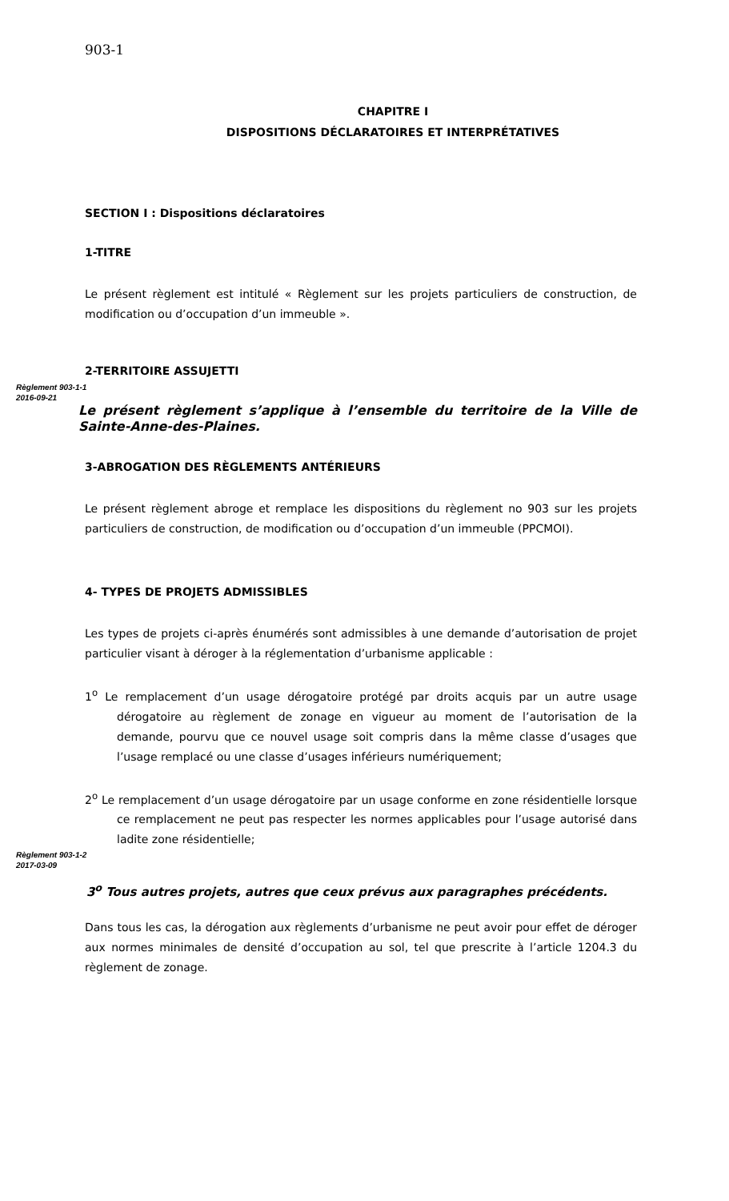903-1
CHAPITRE I
DISPOSITIONS DÉCLARATOIRES ET INTERPRÉTATIVES
SECTION I : Dispositions déclaratoires
1-TITRE
Le présent règlement est intitulé « Règlement sur les projets particuliers de construction, de modification ou d’occupation d’un immeuble ».
2-TERRITOIRE ASSUJETTI
Règlement 903-1-1
2016-09-21
Le présent règlement s’applique à l’ensemble du territoire de la Ville de Sainte-Anne-des-Plaines.
3-ABROGATION DES RÈGLEMENTS ANTÉRIEURS
Le présent règlement abroge et remplace les dispositions du règlement no 903 sur les projets particuliers de construction, de modification ou d’occupation d’un immeuble (PPCMOI).
4- TYPES DE PROJETS ADMISSIBLES
Les types de projets ci-après énumérés sont admissibles à une demande d’autorisation de projet particulier visant à déroger à la réglementation d’urbanisme applicable :
1<sup>o</sup> Le remplacement d’un usage dérogatoire protégé par droits acquis par un autre usage dérogatoire au règlement de zonage en vigueur au moment de l’autorisation de la demande, pourvu que ce nouvel usage soit compris dans la même classe d’usages que l’usage remplacé ou une classe d’usages inférieurs numériquement;
2<sup>o</sup> Le remplacement d’un usage dérogatoire par un usage conforme en zone résidentielle lorsque ce remplacement ne peut pas respecter les normes applicables pour l’usage autorisé dans ladite zone résidentielle;
Règlement 903-1-2
2017-03-09
3<sup>o</sup> Tous autres projets, autres que ceux prévus aux paragraphes précédents.
Dans tous les cas, la dérogation aux règlements d’urbanisme ne peut avoir pour effet de déroger aux normes minimales de densité d’occupation au sol, tel que prescrite à l’article 1204.3 du règlement de zonage.